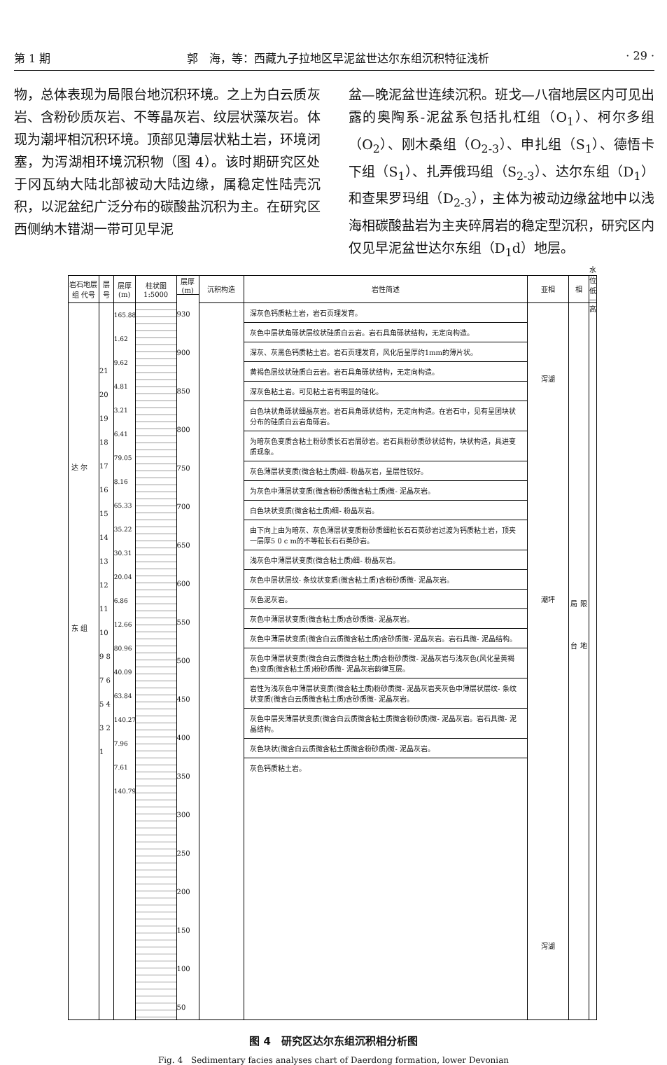第 1 期 郭　海，等：西藏九子拉地区早泥盆世达尔东组沉积特征浅析 · 29 ·
物，总体表现为局限台地沉积环境。之上为白云质灰岩、含粉砂质灰岩、不等晶灰岩、纹层状藻灰岩。体现为潮坪相沉积环境。顶部见薄层状粘土岩，环境闭塞，为泻湖相环境沉积物（图 4）。该时期研究区处于冈瓦纳大陆北部被动大陆边缘，属稳定性陆壳沉积，以泥盆纪广泛分布的碳酸盐沉积为主。在研究区西侧纳木错湖一带可见早泥
盆—晚泥盆世连续沉积。班戈—八宿地层区内可见出露的奥陶系-泥盆系包括扎杠组（O<sub>1</sub>）、柯尔多组（O<sub>2</sub>）、刚木桑组（O<sub>2-3</sub>）、申扎组（S<sub>1</sub>）、德悟卡下组（S<sub>1</sub>）、扎弄俄玛组（S<sub>2-3</sub>）、达尔东组（D<sub>1</sub>）和查果罗玛组（D<sub>2-3</sub>），主体为被动边缘盆地中以浅海相碳酸盐岩为主夹碎屑岩的稳定型沉积，研究区内仅见早泥盆世达尔东组（D<sub>1</sub>d）地层。
岩石地层
组 代号
达 尔 东 组
层号
21 20 19 18 17 16 15 14 13 12 11 10 9 8 7 6 5 4 3 2 1
层厚(m)
165.88 1.62 9.62 4.81 3.21 6.41 79.05 8.16 65.33 35.22 30.31 20.04 6.86 12.66 80.96 40.09 63.84 140.27 7.96 7.61 140.79
柱状图
1:5000
层厚(m)
930 900 850 800 750 700 650 600 550 500 450 400 350 300 250 200 150 100 50
沉积构造 岩性简述
深灰色钙质粘土岩，岩石页理发育。
灰色中层状角砾状层纹状硅质白云岩。岩石具角砾状结构，无定向构造。
深灰、灰黑色钙质粘土岩。岩石页理发育，风化后呈厚约1mm的薄片状。
黄褐色层纹状硅质白云岩。岩石具角砾状结构，无定向构造。
深灰色粘土岩。可见粘土岩有明显的硅化。
白色块状角砾状细晶灰岩。岩石具角砾状结构，无定向构造。在岩石中，见有呈团块状分布的硅质白云岩角砾岩。
为暗灰色变质含粘土粉砂质长石岩屑砂岩。岩石具粉砂质砂状结构，块状构造，具进变质现象。
灰色薄层状变质(微含粘土质)细- 粉晶灰岩，呈层性较好。
为灰色中薄层状变质(微含粉砂质微含粘土质)微- 泥晶灰岩。
白色块状变质(微含粘土质)细- 粉晶灰岩。
由下向上由为暗灰、灰色薄层状变质粉砂质细粒长石石英砂岩过渡为钙质粘土岩，顶夹一层厚5 0 c m的不等粒长石石英砂岩。
浅灰色中薄层状变质(微含粘土质)细- 粉晶灰岩。
灰色中层状层纹- 条纹状变质(微含粘土质)含粉砂质微- 泥晶灰岩。
灰色泥灰岩。
灰色中薄层状变质(微含粘土质)含砂质微- 泥晶灰岩。
灰色中薄层状变质(微含白云质微含粘土质)含砂质微- 泥晶灰岩。岩石具微- 泥晶结构。
灰色中薄层状变质(微含白云质微含粘土质)含粉砂质微- 泥晶灰岩与浅灰色(风化呈黄褐色)变质(微含粘土质)粉砂质微- 泥晶灰岩韵律互层。
岩性为浅灰色中薄层状变质(微含粘土质)粉砂质微- 泥晶灰岩夹灰色中薄层状层纹- 条纹状变质(微含白云质微含粘土质)含砂质微- 泥晶灰岩。
灰色中层夹薄层状变质(微含白云质微含粘土质微含粉砂质)微- 泥晶灰岩。岩石具微- 泥晶结构。
灰色块状(微含白云质微含粘土质微含粉砂质)微- 泥晶灰岩。
灰色钙质粘土岩。
亚相
泻湖
潮坪
泻湖
相
局 限 台 地
水 位
低—高
图 4　研究区达尔东组沉积相分析图
Fig. 4　Sedimentary facies analyses chart of Daerdong formation, lower Devonian